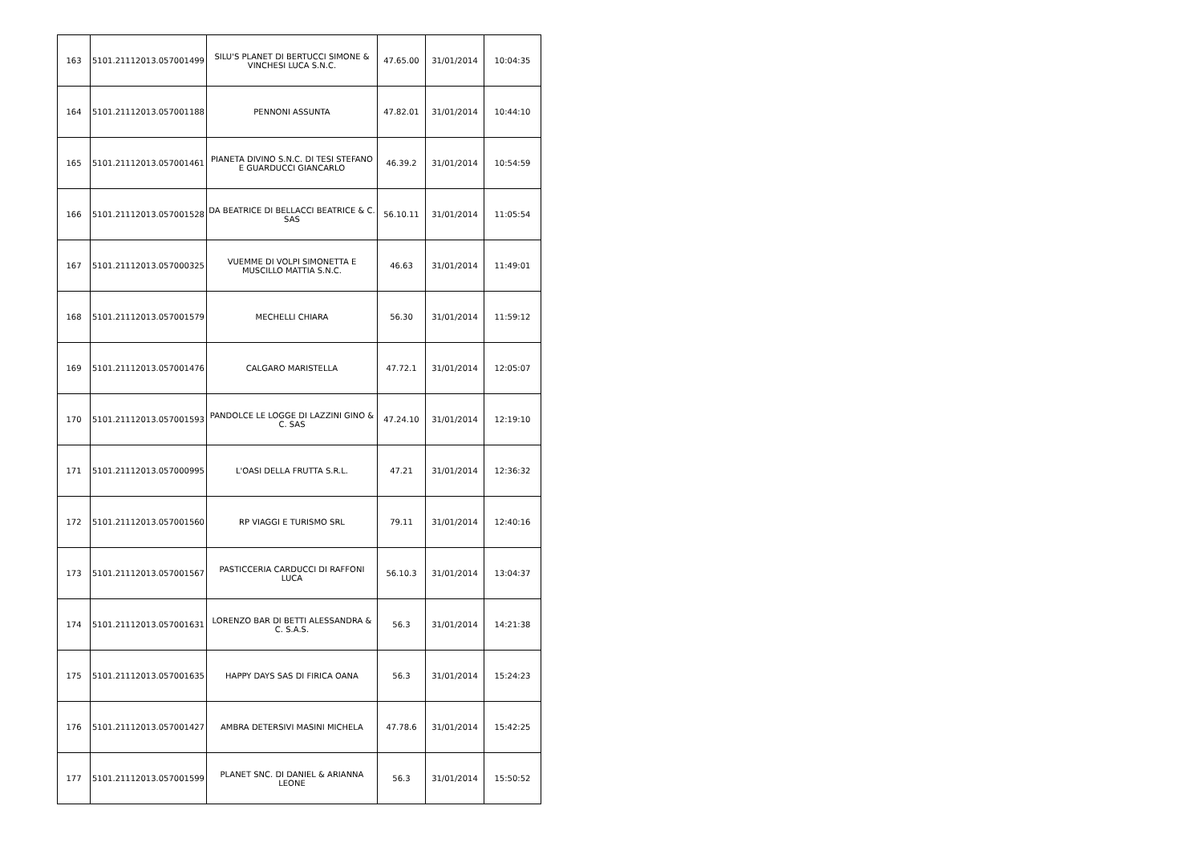| 163 | 5101.21112013.057001499 | SILU'S PLANET DI BERTUCCI SIMONE & VINCHESI LUCA S.N.C. | 47.65.00 | 31/01/2014 | 10:04:35 |
| 164 | 5101.21112013.057001188 | PENNONI ASSUNTA | 47.82.01 | 31/01/2014 | 10:44:10 |
| 165 | 5101.21112013.057001461 | PIANETA DIVINO S.N.C. DI TESI STEFANO E GUARDUCCI GIANCARLO | 46.39.2 | 31/01/2014 | 10:54:59 |
| 166 | 5101.21112013.057001528 | DA BEATRICE DI BELLACCI BEATRICE & C. SAS | 56.10.11 | 31/01/2014 | 11:05:54 |
| 167 | 5101.21112013.057000325 | VUEMME DI VOLPI SIMONETTA E MUSCILLO MATTIA S.N.C. | 46.63 | 31/01/2014 | 11:49:01 |
| 168 | 5101.21112013.057001579 | MECHELLI CHIARA | 56.30 | 31/01/2014 | 11:59:12 |
| 169 | 5101.21112013.057001476 | CALGARO MARISTELLA | 47.72.1 | 31/01/2014 | 12:05:07 |
| 170 | 5101.21112013.057001593 | PANDOLCE LE LOGGE DI LAZZINI GINO & C. SAS | 47.24.10 | 31/01/2014 | 12:19:10 |
| 171 | 5101.21112013.057000995 | L'OASI DELLA FRUTTA S.R.L. | 47.21 | 31/01/2014 | 12:36:32 |
| 172 | 5101.21112013.057001560 | RP VIAGGI E TURISMO SRL | 79.11 | 31/01/2014 | 12:40:16 |
| 173 | 5101.21112013.057001567 | PASTICCERIA CARDUCCI DI RAFFONI LUCA | 56.10.3 | 31/01/2014 | 13:04:37 |
| 174 | 5101.21112013.057001631 | LORENZO BAR DI BETTI ALESSANDRA & C. S.A.S. | 56.3 | 31/01/2014 | 14:21:38 |
| 175 | 5101.21112013.057001635 | HAPPY DAYS SAS DI FIRICA OANA | 56.3 | 31/01/2014 | 15:24:23 |
| 176 | 5101.21112013.057001427 | AMBRA DETERSIVI MASINI MICHELA | 47.78.6 | 31/01/2014 | 15:42:25 |
| 177 | 5101.21112013.057001599 | PLANET SNC. DI DANIEL & ARIANNA LEONE | 56.3 | 31/01/2014 | 15:50:52 |